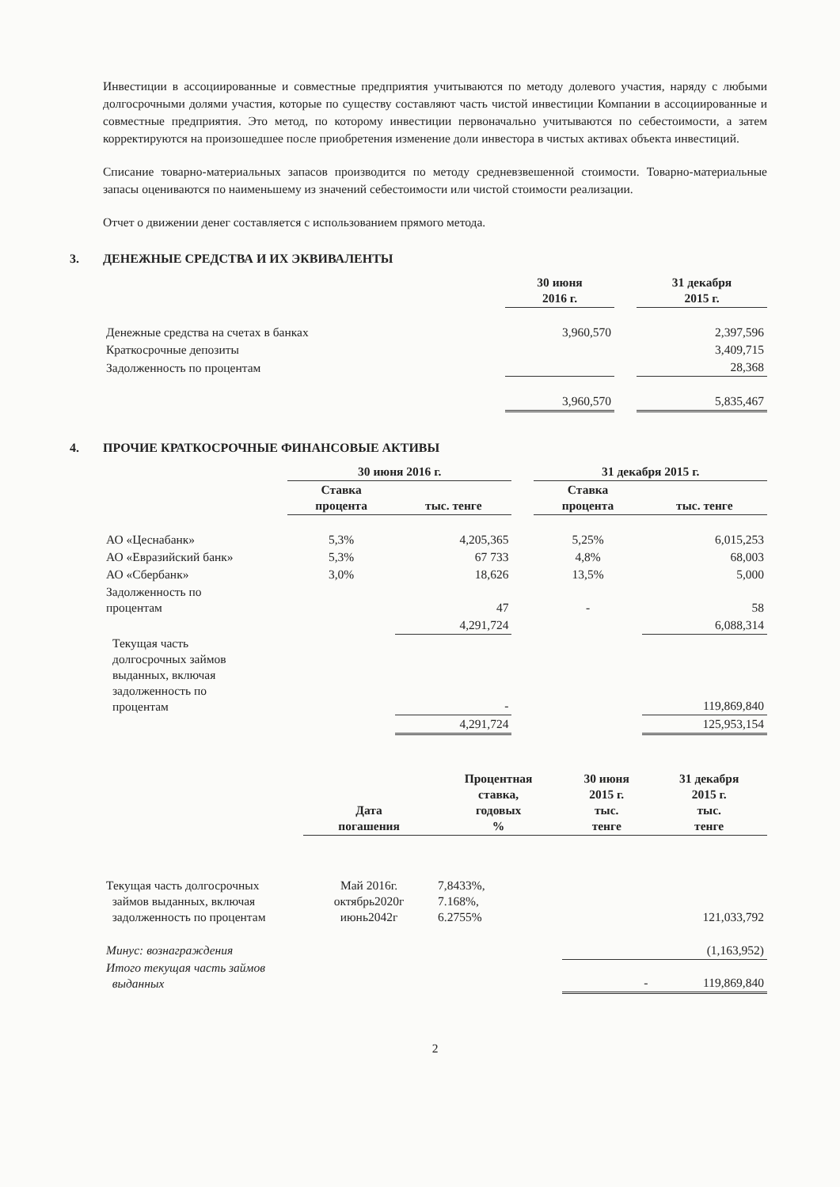Инвестиции в ассоциированные и совместные предприятия учитываются по методу долевого участия, наряду с любыми долгосрочными долями участия, которые по существу составляют часть чистой инвестиции Компании в ассоциированные и совместные предприятия. Это метод, по которому инвестиции первоначально учитываются по себестоимости, а затем корректируются на произошедшее после приобретения изменение доли инвестора в чистых активах объекта инвестиций.
Списание товарно-материальных запасов производится по методу средневзвешенной стоимости. Товарно-материальные запасы оцениваются по наименьшему из значений себестоимости или чистой стоимости реализации.
Отчет о движении денег составляется с использованием прямого метода.
3. ДЕНЕЖНЫЕ СРЕДСТВА И ИХ ЭКВИВАЛЕНТЫ
| | 30 июня 2016 г. | | 31 декабря 2015 г. |
| --- | --- | --- | --- |
| Денежные средства на счетах в банках | 3,960,570 | | 2,397,596 |
| Краткосрочные депозиты | | | 3,409,715 |
| Задолженность по процентам | | | 28,368 |
| | 3,960,570 | | 5,835,467 |
4. ПРОЧИЕ КРАТКОСРОЧНЫЕ ФИНАНСОВЫЕ АКТИВЫ
| | 30 июня 2016 г. | | | 31 декабря 2015 г. | |
| --- | --- | --- | --- | --- | --- |
| | Ставка процента | тыс. тенге | | Ставка процента | тыс. тенге |
| АО «Цеснабанк» | 5,3% | 4,205,365 | | 5,25% | 6,015,253 |
| АО «Евразийский банк» | 5,3% | 67 733 | | 4,8% | 68,003 |
| АО «Сбербанк» | 3,0% | 18,626 | | 13,5% | 5,000 |
| Задолженность по процентам | | 47 | | - | 58 |
| | | 4,291,724 | | | 6,088,314 |
| Текущая часть долгосрочных займов выданных, включая задолженность по процентам | | - | | | 119,869,840 |
| | | 4,291,724 | | | 125,953,154 |
| | Дата погашения | Процентная ставка, годовых % | 30 июня 2015 г. тыс. тенге | 31 декабря 2015 г. тыс. тенге |
| --- | --- | --- | --- | --- |
| Текущая часть долгосрочных займов выданных, включая задолженность по процентам | Май 2016г. октябрь2020г июнь2042г | 7,8433%, 7.168%, 6.2755% | | 121,033,792 |
| Минус: вознаграждения | | | | (1,163,952) |
| Итого текущая часть займов выданных | | | - | 119,869,840 |
2